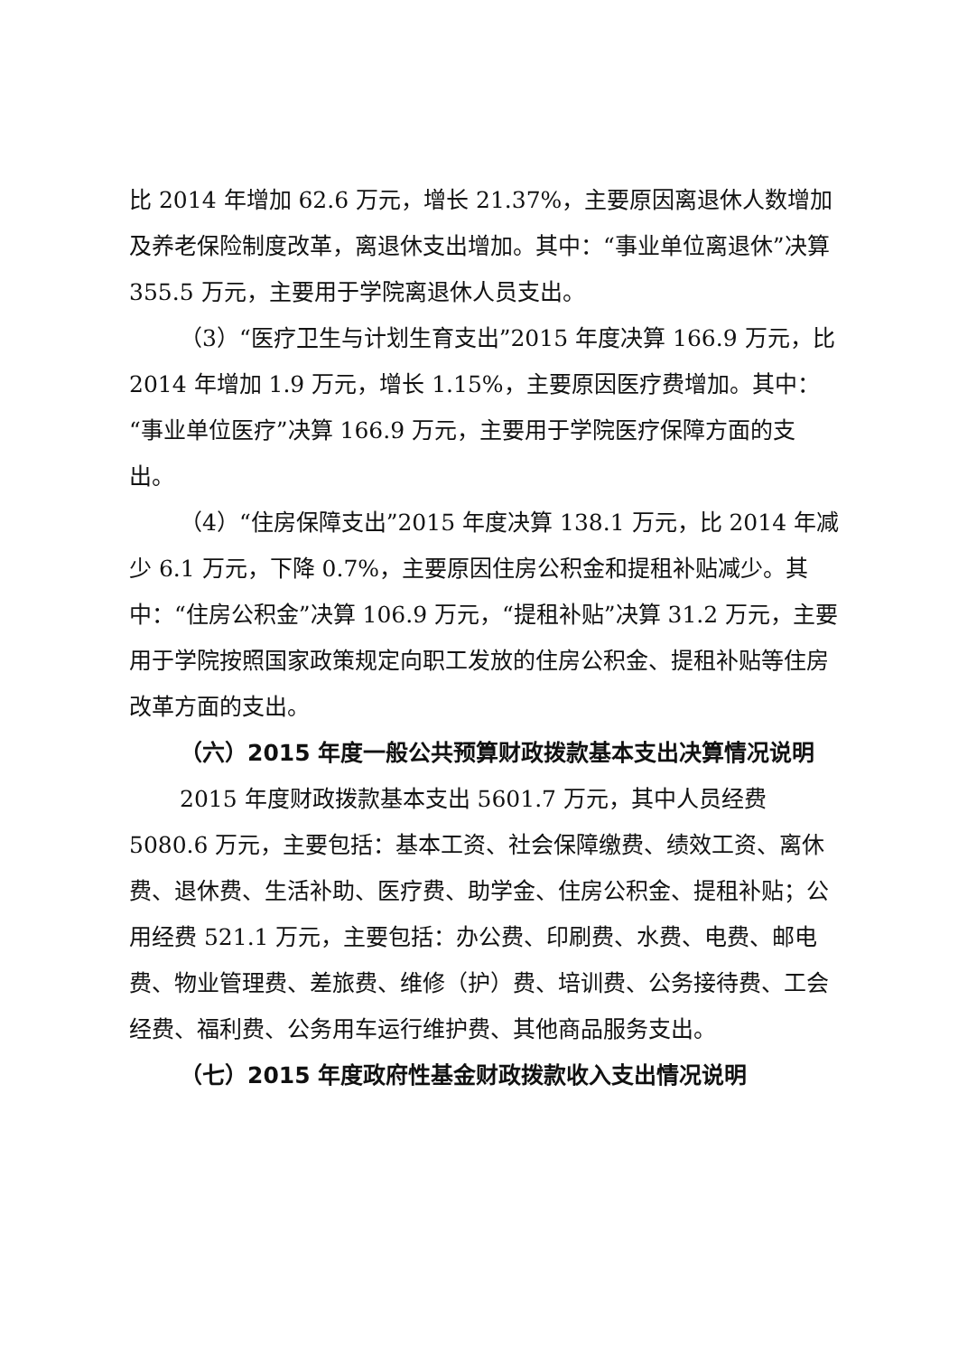比 2014 年增加 62.6 万元，增长 21.37%，主要原因离退休人数增加及养老保险制度改革，离退休支出增加。其中：“事业单位离退休”决算 355.5 万元，主要用于学院离退休人员支出。
（3）“医疗卫生与计划生育支出”2015 年度决算 166.9 万元，比 2014 年增加 1.9 万元，增长 1.15%，主要原因医疗费增加。其中：“事业单位医疗”决算 166.9 万元，主要用于学院医疗保障方面的支出。
（4）“住房保障支出”2015 年度决算 138.1 万元，比 2014 年减少 6.1 万元，下降 0.7%，主要原因住房公积金和提租补贴减少。其中：“住房公积金”决算 106.9 万元，“提租补贴”决算 31.2 万元，主要用于学院按照国家政策规定向职工发放的住房公积金、提租补贴等住房改革方面的支出。
（六）2015 年度一般公共预算财政拨款基本支出决算情况说明
2015 年度财政拨款基本支出 5601.7 万元，其中人员经费 5080.6 万元，主要包括：基本工资、社会保障缴费、绩效工资、离休费、退休费、生活补助、医疗费、助学金、住房公积金、提租补贴；公用经费 521.1 万元，主要包括：办公费、印刷费、水费、电费、邮电费、物业管理费、差旅费、维修（护）费、培训费、公务接待费、工会经费、福利费、公务用车运行维护费、其他商品服务支出。
（七）2015 年度政府性基金财政拨款收入支出情况说明